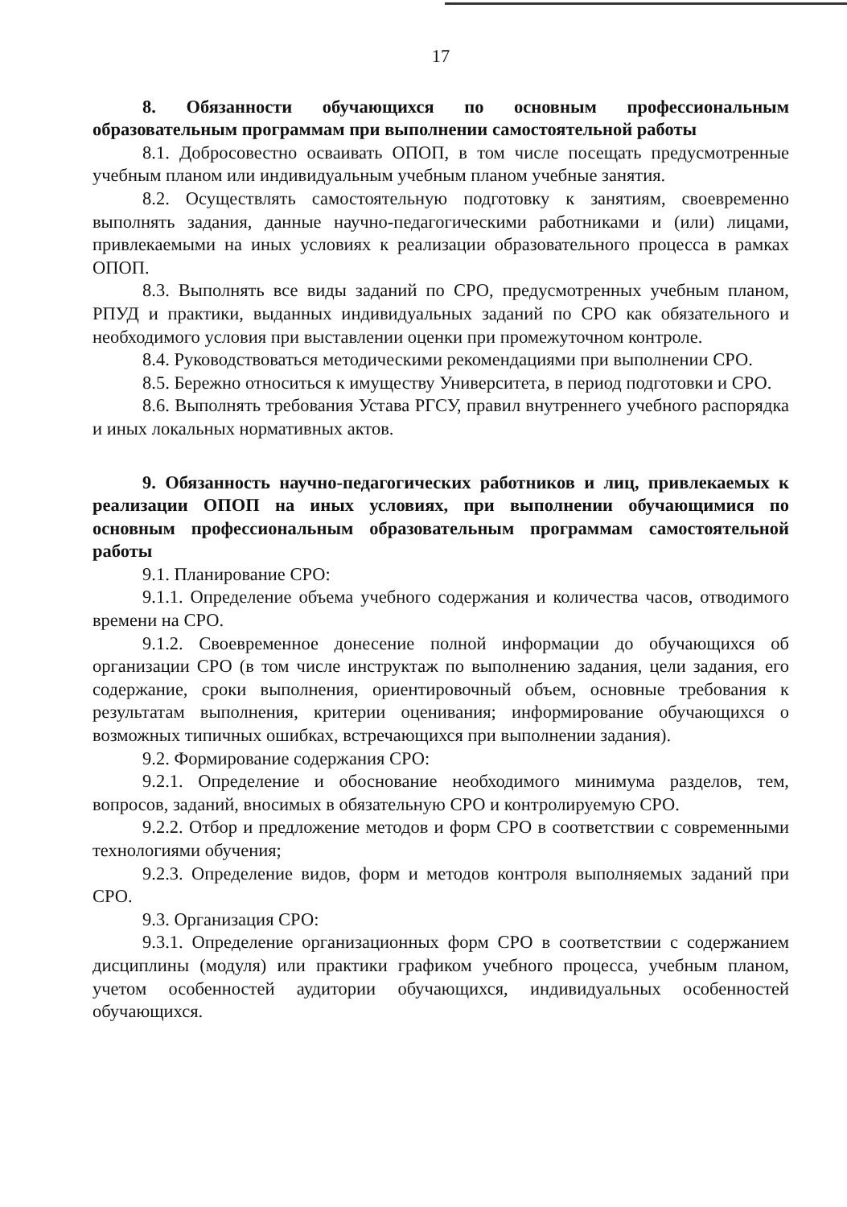17
8. Обязанности обучающихся по основным профессиональным образовательным программам при выполнении самостоятельной работы
8.1. Добросовестно осваивать ОПОП, в том числе посещать предусмотренные учебным планом или индивидуальным учебным планом учебные занятия.
8.2. Осуществлять самостоятельную подготовку к занятиям, своевременно выполнять задания, данные научно-педагогическими работниками и (или) лицами, привлекаемыми на иных условиях к реализации образовательного процесса в рамках ОПОП.
8.3. Выполнять все виды заданий по СРО, предусмотренных учебным планом, РПУД и практики, выданных индивидуальных заданий по СРО как обязательного и необходимого условия при выставлении оценки при промежуточном контроле.
8.4. Руководствоваться методическими рекомендациями при выполнении СРО.
8.5. Бережно относиться к имуществу Университета, в период подготовки и СРО.
8.6. Выполнять требования Устава РГСУ, правил внутреннего учебного распорядка и иных локальных нормативных актов.
9. Обязанность научно-педагогических работников и лиц, привлекаемых к реализации ОПОП на иных условиях, при выполнении обучающимися по основным профессиональным образовательным программам самостоятельной работы
9.1. Планирование СРО:
9.1.1. Определение объема учебного содержания и количества часов, отводимого времени на СРО.
9.1.2. Своевременное донесение полной информации до обучающихся об организации СРО (в том числе инструктаж по выполнению задания, цели задания, его содержание, сроки выполнения, ориентировочный объем, основные требования к результатам выполнения, критерии оценивания; информирование обучающихся о возможных типичных ошибках, встречающихся при выполнении задания).
9.2. Формирование содержания СРО:
9.2.1. Определение и обоснование необходимого минимума разделов, тем, вопросов, заданий, вносимых в обязательную СРО и контролируемую СРО.
9.2.2. Отбор и предложение методов и форм СРО в соответствии с современными технологиями обучения;
9.2.3. Определение видов, форм и методов контроля выполняемых заданий при СРО.
9.3. Организация СРО:
9.3.1. Определение организационных форм СРО в соответствии с содержанием дисциплины (модуля) или практики графиком учебного процесса, учебным планом, учетом особенностей аудитории обучающихся, индивидуальных особенностей обучающихся.